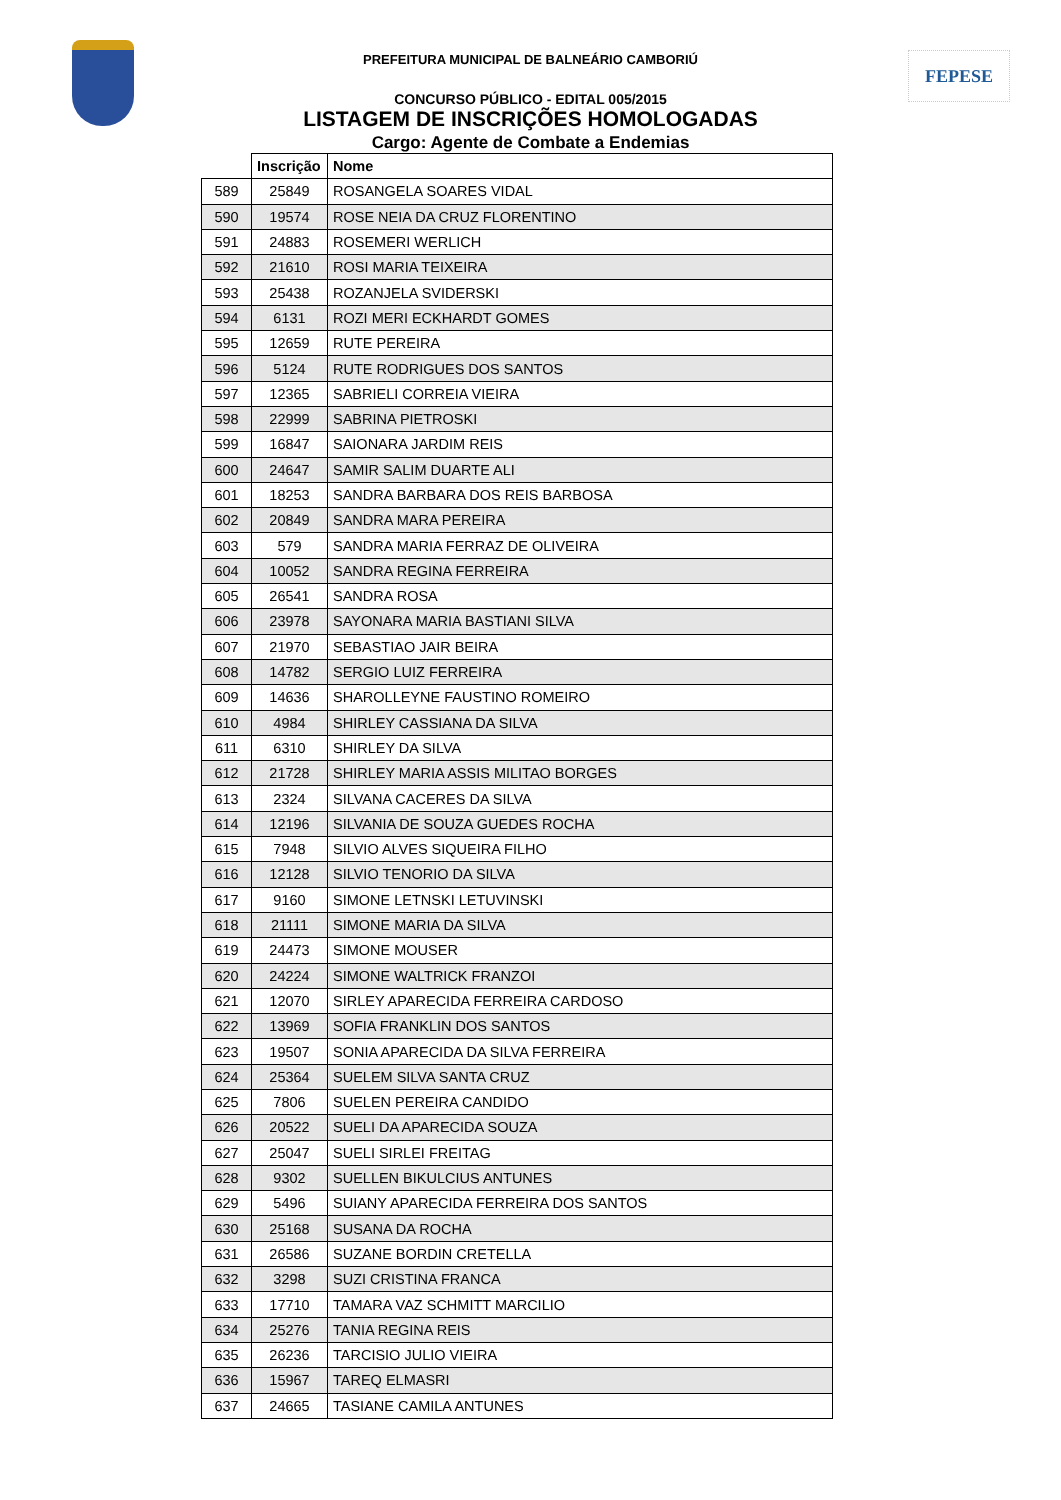FEPESE
PREFEITURA MUNICIPAL DE BALNEÁRIO CAMBORIÚ
CONCURSO PÚBLICO - EDITAL 005/2015
LISTAGEM DE INSCRIÇÕES HOMOLOGADAS
Cargo: Agente de Combate a Endemias
| | Inscrição | Nome |
| --- | --- | --- |
| 589 | 25849 | ROSANGELA SOARES VIDAL |
| 590 | 19574 | ROSE NEIA DA CRUZ FLORENTINO |
| 591 | 24883 | ROSEMERI WERLICH |
| 592 | 21610 | ROSI MARIA TEIXEIRA |
| 593 | 25438 | ROZANJELA SVIDERSKI |
| 594 | 6131 | ROZI MERI ECKHARDT GOMES |
| 595 | 12659 | RUTE PEREIRA |
| 596 | 5124 | RUTE RODRIGUES DOS SANTOS |
| 597 | 12365 | SABRIELI CORREIA VIEIRA |
| 598 | 22999 | SABRINA PIETROSKI |
| 599 | 16847 | SAIONARA JARDIM REIS |
| 600 | 24647 | SAMIR SALIM DUARTE ALI |
| 601 | 18253 | SANDRA BARBARA DOS REIS BARBOSA |
| 602 | 20849 | SANDRA MARA PEREIRA |
| 603 | 579 | SANDRA MARIA FERRAZ DE OLIVEIRA |
| 604 | 10052 | SANDRA REGINA FERREIRA |
| 605 | 26541 | SANDRA ROSA |
| 606 | 23978 | SAYONARA MARIA BASTIANI SILVA |
| 607 | 21970 | SEBASTIAO JAIR BEIRA |
| 608 | 14782 | SERGIO LUIZ FERREIRA |
| 609 | 14636 | SHAROLLEYNE FAUSTINO ROMEIRO |
| 610 | 4984 | SHIRLEY CASSIANA DA SILVA |
| 611 | 6310 | SHIRLEY DA SILVA |
| 612 | 21728 | SHIRLEY MARIA ASSIS MILITAO BORGES |
| 613 | 2324 | SILVANA CACERES DA SILVA |
| 614 | 12196 | SILVANIA DE SOUZA GUEDES ROCHA |
| 615 | 7948 | SILVIO ALVES SIQUEIRA FILHO |
| 616 | 12128 | SILVIO TENORIO DA SILVA |
| 617 | 9160 | SIMONE LETNSKI LETUVINSKI |
| 618 | 21111 | SIMONE MARIA DA SILVA |
| 619 | 24473 | SIMONE MOUSER |
| 620 | 24224 | SIMONE WALTRICK FRANZOI |
| 621 | 12070 | SIRLEY APARECIDA FERREIRA CARDOSO |
| 622 | 13969 | SOFIA FRANKLIN DOS SANTOS |
| 623 | 19507 | SONIA APARECIDA DA SILVA FERREIRA |
| 624 | 25364 | SUELEM SILVA SANTA CRUZ |
| 625 | 7806 | SUELEN PEREIRA CANDIDO |
| 626 | 20522 | SUELI DA APARECIDA SOUZA |
| 627 | 25047 | SUELI SIRLEI FREITAG |
| 628 | 9302 | SUELLEN BIKULCIUS ANTUNES |
| 629 | 5496 | SUIANY APARECIDA FERREIRA DOS SANTOS |
| 630 | 25168 | SUSANA DA ROCHA |
| 631 | 26586 | SUZANE BORDIN CRETELLA |
| 632 | 3298 | SUZI CRISTINA FRANCA |
| 633 | 17710 | TAMARA VAZ SCHMITT MARCILIO |
| 634 | 25276 | TANIA REGINA REIS |
| 635 | 26236 | TARCISIO JULIO VIEIRA |
| 636 | 15967 | TAREQ ELMASRI |
| 637 | 24665 | TASIANE CAMILA ANTUNES |